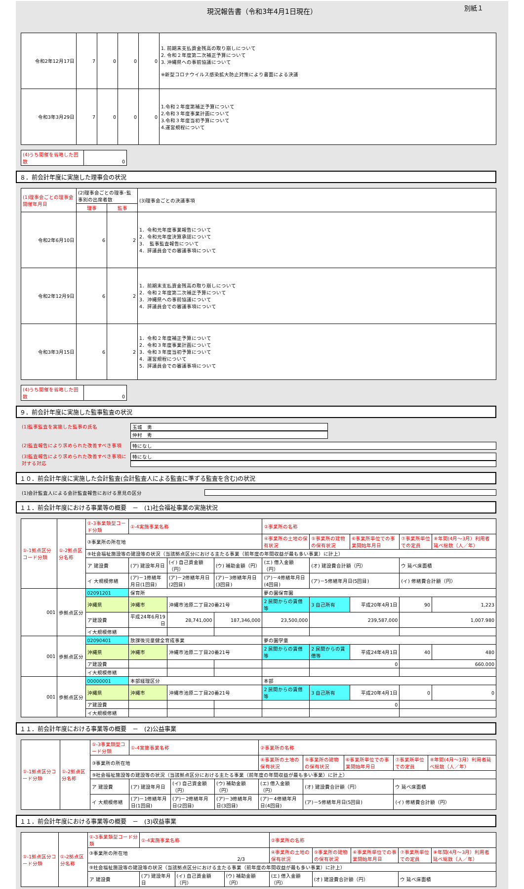現況報告書（令和3年4月1日現在） 別紙１
| 令和2年12月17日 | 7 | 0 | 0 | 0 | 1. 前期末支払資金残高の取り崩しについて 2. 令和２年度第二次補正予算について 3. 沖縄県への事前協議について ※新型コロナウイルス感染拡大防止対策により書面による決議 |
| 令和3年3月29日 | 7 | 0 | 0 | 0 | 1.令和２年度第補正予算について 2.令和３年度事業計画について 3.令和３年度当初予算について 4.運営規程について |
(4)うち開催を省略した回数 0
８．前会計年度に実施した理事会の状況
| (1)理事会ごとの理事会開催年月日 | (2)理事会ごとの理事･監事別の出席者数 | | (3)理事会ごとの決議事項 |
| | 理事 | 監事 | |
| 令和2年6月10日 | 6 | 2 | 1．令和元年度事業報告について 2．令和元年度決算承認について 3． 監事監査報告について 4．評議員会での審議事項について |
| 令和2年12月9日 | 6 | 2 | 1．前期末支払資金残高の取り崩しについて 2．令和２年度第二次補正予算について 3．沖縄県への事前協議について 4．評議員会での審議事項について |
| 令和3年3月15日 | 6 | 2 | 1．令和２年度補正予算について 2．令和３年度事業計画について 3．令和３年度当初予算について 4．運営規程について 5．評議員会での審議事項について |
(4)うち開催を省略した回数 0
９．前会計年度に実施した監事監査の状況
(1)監事監査を実施した監事の氏名 玉城　勇
仲村　秀
(2)監査報告により求められた改善すべき事項 特になし
(3)監査報告により求められた改善すべき事項に対する対応
特になし
１０．前会計年度に実施した会計監査(会計監査人による監査に準ずる監査を含む)の状況
(1)会計監査人による会計監査報告における意見の区分
１１．前会計年度における事業等の概要　－　(1)社会福祉事業の実施状況
| ①-1拠点区分コード分類 | ①-2拠点区分名称 | ①-3事業類型コード分類 | ①-4実施事業名称 | | | ②事業所の名称 | | | | |
| | | ③事業所の所在地 | | | | ④事業所の土地の保有状況 | ⑤事業所の建物の保有状況 | ⑥事業所単位での事業開始年月日 | ⑦事業所単位での定員 | ⑧年間(4月～3月）利用者延べ総数（人／年） |
| | | ⑨社会福祉施設等の建設等の状況（当該拠点区分における主たる事業（前年度の年間収益が最も多い事業）に計上） | | | | | | | | |
| | | ア 建設費 | (ア) 建設年月日 | (イ) 自己資金額（円） | (ウ) 補助金額（円） | (エ) 借入金額（円） | (オ) 建設費合計額（円） | | ウ 延べ床面積 | |
| | | イ 大規模修繕 | (ア)－1修繕年月日(1回目) | (ア)－2修繕年月日(2回目) | (ア)－3修繕年月日(3回目) | (ア)－4修繕年月日(4回目) | (ア)－5修繕年月日(5回目) | | (イ) 修繕費合計額（円） | |
| 001 | 歩拠点区分 | 02091201 | 保育所 | | | 夢の園保育園 | | | | |
| | | 沖縄県 | 沖縄市 | 沖縄市池原二丁目20番21号 | | 2 民間からの賃借等 | 3 自己所有 | 平成20年4月1日 | 90 | 1,223 |
| | | ア建設費 | 平成24年6月19日 | 28,741,000 | 187,346,000 | 23,500,000 | 239,587,000 | | 1,007.980 | |
| | | イ大規模修繕 | | | | | | | | |
| 001 | 歩拠点区分 | 02090401 | 放課後児童健全育成事業 | | | 夢の園学童 | | | | |
| | | 沖縄県 | 沖縄市 | 沖縄市池原二丁目20番21号 | | 2 民間からの賃借等 | 2 民間からの賃借等 | 平成24年4月1日 | 40 | 480 |
| | | ア建設費 | | | | | 0 | | 660.000 | |
| | | イ大規模修繕 | | | | | | | | |
| 001 | 歩拠点区分 | 00000001 | 本部経理区分 | | | 本部 | | | | |
| | | 沖縄県 | 沖縄市 | 沖縄市池原二丁目20番21号 | | 2 民間からの賃借等 | 3 自己所有 | 平成20年4月1日 | 0 | 0 |
| | | ア建設費 | | | | | 0 | | | |
| | | イ大規模修繕 | | | | | | | | |
１１．前会計年度における事業等の概要　－　(2)公益事業
| ①-1拠点区分コード分類 | ①-2拠点区分名称 | ①-3事業類型コード分類 | ①-4実施事業名称 | | | ②事業所の名称 | | | | |
| | | ③事業所の所在地 | | | | ④事業所の土地の保有状況 | ⑤事業所の建物の保有状況 | ⑥事業所単位での事業開始年月日 | ⑦事業所単位での定員 | ⑧年間(4月～3月）利用者延べ総数（人／年） |
| | | ⑨社会福祉施設等の建設等の状況（当該拠点区分における主たる事業（前年度の年間収益が最も多い事業）に計上） | | | | | | | | |
| | | ア 建設費 | (ア) 建設年月日 | (イ) 自己資金額（円） | (ウ) 補助金額（円） | (エ) 借入金額（円） | (オ) 建設費合計額（円） | | ウ 延べ床面積 | |
| | | イ 大規模修繕 | (ア)－1修繕年月日(1回目) | (ア)－2修繕年月日(2回目) | (ア)－3修繕年月日(3回目) | (ア)－4修繕年月日(4回目) | (ア)－5修繕年月日(5回目) | | (イ) 修繕費合計額（円） | |
１１．前会計年度における事業等の概要　－　(3)収益事業
| ①-1拠点区分コード分類 | ①-2拠点区分名称 | ①-3事業類型コード分類 | ①-4実施事業名称 | | | ②事業所の名称 | | | | |
| | | ③事業所の所在地 2/3 | | | | ④事業所の土地の保有状況 | ⑤事業所の建物の保有状況 | ⑥事業所単位での事業開始年月日 | ⑦事業所単位での定員 | ⑧年間(4月～3月）利用者延べ総数（人／年） |
| | | ⑨社会福祉施設等の建設等の状況（当該拠点区分における主たる事業（前年度の年間収益が最も多い事業）に計上） | | | | | | | | |
| | | ア 建設費 | (ア) 建設年月日 | (イ) 自己資金額（円） | (ウ) 補助金額（円） | (エ) 借入金額（円） | (オ) 建設費合計額（円） | | ウ 延べ床面積 | |